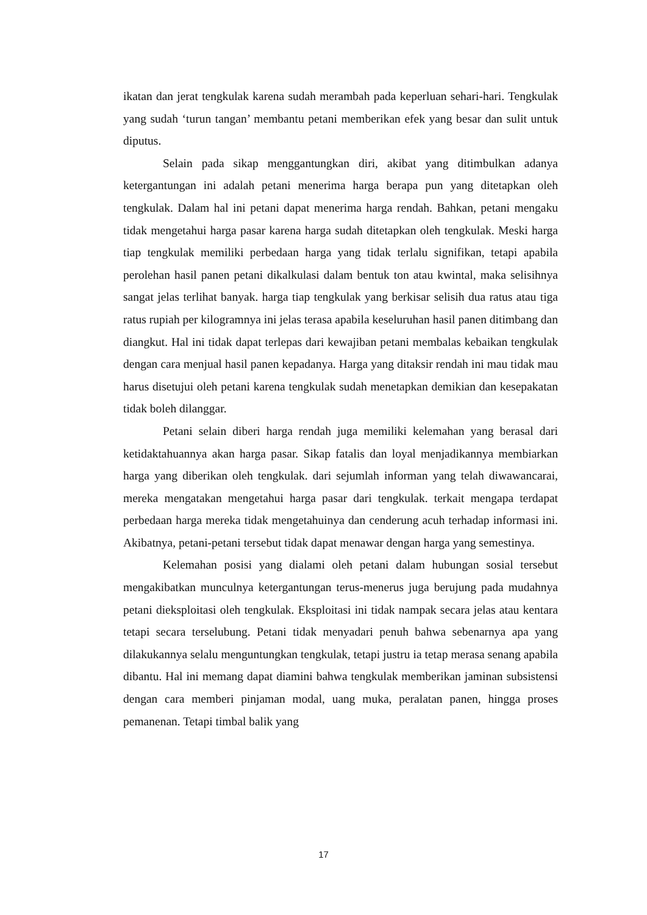ikatan dan jerat tengkulak karena sudah merambah pada keperluan sehari-hari. Tengkulak yang sudah ‘turun tangan’ membantu petani memberikan efek yang besar dan sulit untuk diputus.
Selain pada sikap menggantungkan diri, akibat yang ditimbulkan adanya ketergantungan ini adalah petani menerima harga berapa pun yang ditetapkan oleh tengkulak. Dalam hal ini petani dapat menerima harga rendah. Bahkan, petani mengaku tidak mengetahui harga pasar karena harga sudah ditetapkan oleh tengkulak. Meski harga tiap tengkulak memiliki perbedaan harga yang tidak terlalu signifikan, tetapi apabila perolehan hasil panen petani dikalkulasi dalam bentuk ton atau kwintal, maka selisihnya sangat jelas terlihat banyak. harga tiap tengkulak yang berkisar selisih dua ratus atau tiga ratus rupiah per kilogramnya ini jelas terasa apabila keseluruhan hasil panen ditimbang dan diangkut. Hal ini tidak dapat terlepas dari kewajiban petani membalas kebaikan tengkulak dengan cara menjual hasil panen kepadanya. Harga yang ditaksir rendah ini mau tidak mau harus disetujui oleh petani karena tengkulak sudah menetapkan demikian dan kesepakatan tidak boleh dilanggar.
Petani selain diberi harga rendah juga memiliki kelemahan yang berasal dari ketidaktahuannya akan harga pasar. Sikap fatalis dan loyal menjadikannya membiarkan harga yang diberikan oleh tengkulak. dari sejumlah informan yang telah diwawancarai, mereka mengatakan mengetahui harga pasar dari tengkulak. terkait mengapa terdapat perbedaan harga mereka tidak mengetahuinya dan cenderung acuh terhadap informasi ini. Akibatnya, petani-petani tersebut tidak dapat menawar dengan harga yang semestinya.
Kelemahan posisi yang dialami oleh petani dalam hubungan sosial tersebut mengakibatkan munculnya ketergantungan terus-menerus juga berujung pada mudahnya petani dieksploitasi oleh tengkulak. Eksploitasi ini tidak nampak secara jelas atau kentara tetapi secara terselubung. Petani tidak menyadari penuh bahwa sebenarnya apa yang dilakukannya selalu menguntungkan tengkulak, tetapi justru ia tetap merasa senang apabila dibantu. Hal ini memang dapat diamini bahwa tengkulak memberikan jaminan subsistensi dengan cara memberi pinjaman modal, uang muka, peralatan panen, hingga proses pemanenan. Tetapi timbal balik yang
17